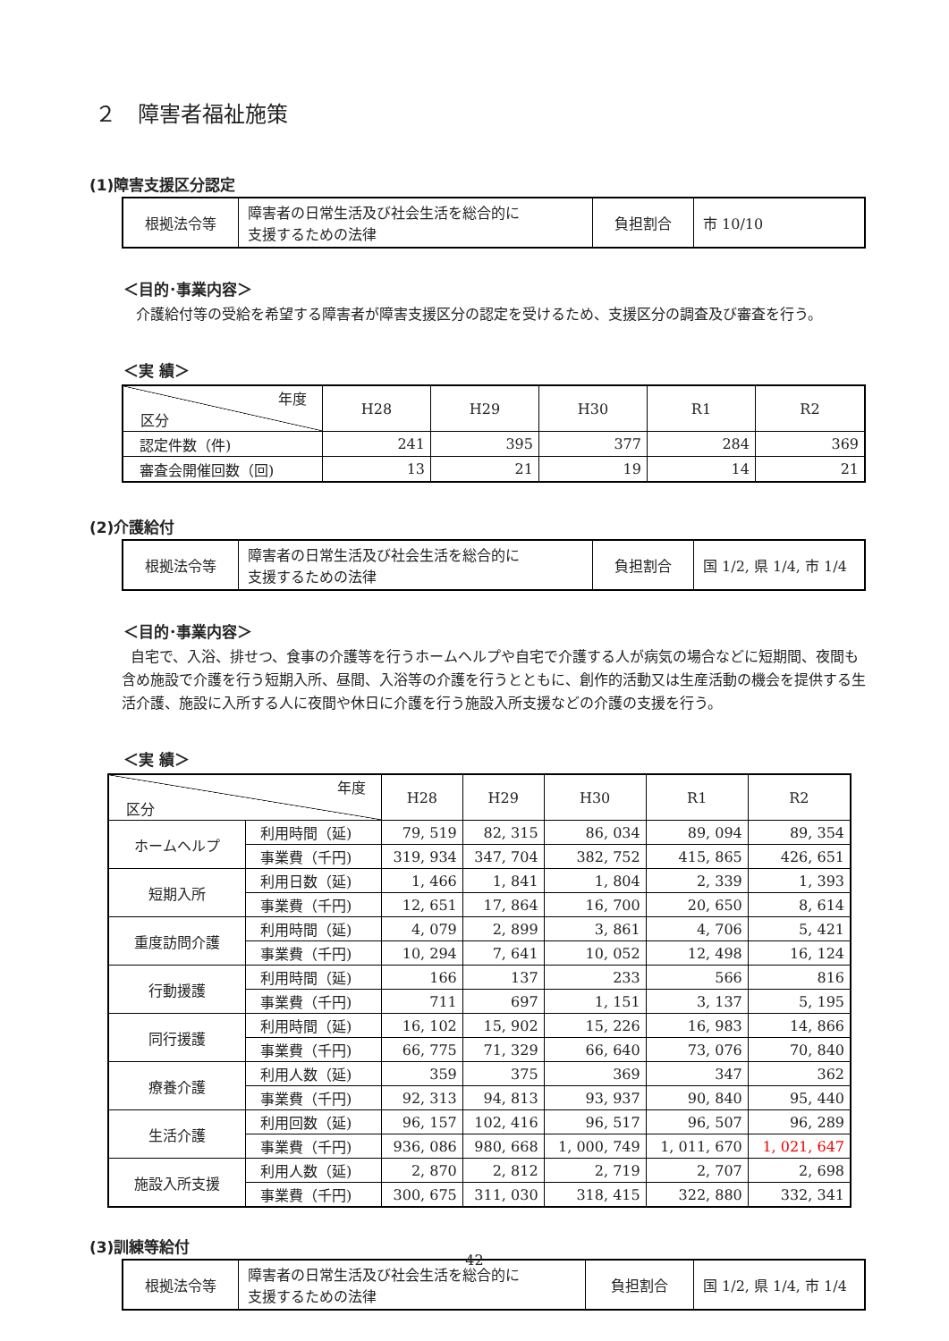２　障害者福祉施策
(1)障害支援区分認定
| 根拠法令等 | 障害者の日常生活及び社会生活を総合的に 支援するための法律 | 負担割合 | 市 10/10 |
＜目的･事業内容＞
介護給付等の受給を希望する障害者が障害支援区分の認定を受けるため、支援区分の調査及び審査を行う。
＜実 績＞
| 年度 区分 | H28 | H29 | H30 | R1 | R2 |
| 認定件数（件) | 241 | 395 | 377 | 284 | 369 |
| 審査会開催回数（回) | 13 | 21 | 19 | 14 | 21 |
(2)介護給付
| 根拠法令等 | 障害者の日常生活及び社会生活を総合的に 支援するための法律 | 負担割合 | 国 1/2, 県 1/4, 市 1/4 |
＜目的･事業内容＞
自宅で、入浴、排せつ、食事の介護等を行うホームヘルプや自宅で介護する人が病気の場合などに短期間、夜間も含め施設で介護を行う短期入所、昼間、入浴等の介護を行うとともに、創作的活動又は生産活動の機会を提供する生活介護、施設に入所する人に夜間や休日に介護を行う施設入所支援などの介護の支援を行う。
＜実 績＞
| 年度 区分 | | H28 | H29 | H30 | R1 | R2 |
| ホームヘルプ | 利用時間（延) | 79, 519 | 82, 315 | 86, 034 | 89, 094 | 89, 354 |
| | 事業費（千円) | 319, 934 | 347, 704 | 382, 752 | 415, 865 | 426, 651 |
| 短期入所 | 利用日数（延) | 1, 466 | 1, 841 | 1, 804 | 2, 339 | 1, 393 |
| | 事業費（千円) | 12, 651 | 17, 864 | 16, 700 | 20, 650 | 8, 614 |
| 重度訪問介護 | 利用時間（延) | 4, 079 | 2, 899 | 3, 861 | 4, 706 | 5, 421 |
| | 事業費（千円) | 10, 294 | 7, 641 | 10, 052 | 12, 498 | 16, 124 |
| 行動援護 | 利用時間（延) | 166 | 137 | 233 | 566 | 816 |
| | 事業費（千円) | 711 | 697 | 1, 151 | 3, 137 | 5, 195 |
| 同行援護 | 利用時間（延) | 16, 102 | 15, 902 | 15, 226 | 16, 983 | 14, 866 |
| | 事業費（千円) | 66, 775 | 71, 329 | 66, 640 | 73, 076 | 70, 840 |
| 療養介護 | 利用人数（延) | 359 | 375 | 369 | 347 | 362 |
| | 事業費（千円) | 92, 313 | 94, 813 | 93, 937 | 90, 840 | 95, 440 |
| 生活介護 | 利用回数（延) | 96, 157 | 102, 416 | 96, 517 | 96, 507 | 96, 289 |
| | 事業費（千円) | 936, 086 | 980, 668 | 1, 000, 749 | 1, 011, 670 | 1, 021, 647 |
| 施設入所支援 | 利用人数（延) | 2, 870 | 2, 812 | 2, 719 | 2, 707 | 2, 698 |
| | 事業費（千円) | 300, 675 | 311, 030 | 318, 415 | 322, 880 | 332, 341 |
(3)訓練等給付
| 根拠法令等 | 障害者の日常生活及び社会生活を総合的に 支援するための法律 | 負担割合 | 国 1/2, 県 1/4, 市 1/4 |
42